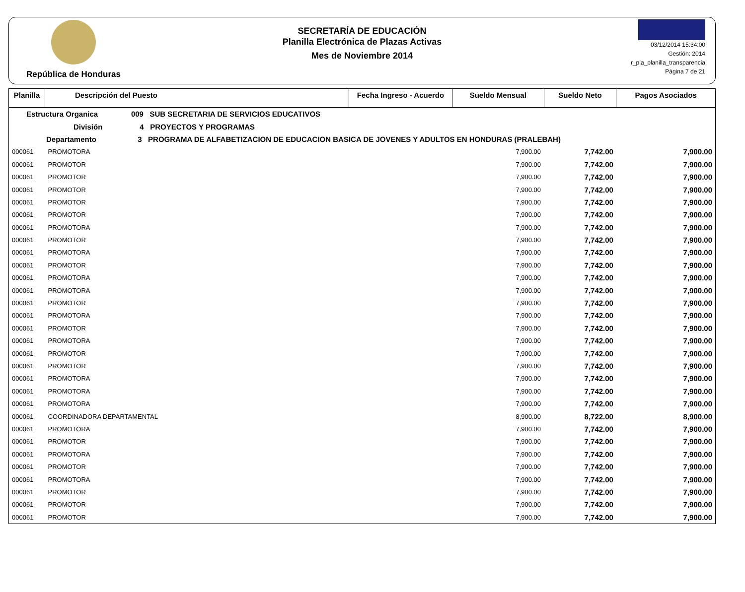República de Honduras
SECRETARÍA DE EDUCACIÓN
Planilla Electrónica de Plazas Activas
Mes de Noviembre 2014
03/12/2014 15:34:00
Gestión: 2014
r_pla_planilla_transparencia
Página 7 de 21
| Planilla | Descripción del Puesto | Fecha Ingreso - Acuerdo | Sueldo Mensual | Sueldo Neto | Pagos Asociados |
| --- | --- | --- | --- | --- | --- |
| Estructura Organica 009 SUB SECRETARIA DE SERVICIOS EDUCATIVOS | | | | | |
| División 4 PROYECTOS Y PROGRAMAS | | | | | |
| Departamento 3 PROGRAMA DE ALFABETIZACION DE EDUCACION BASICA DE JOVENES Y ADULTOS EN HONDURAS (PRALEBAH) | | | | | |
| 000061 | PROMOTORA | | 7,900.00 | 7,742.00 | 7,900.00 |
| 000061 | PROMOTOR | | 7,900.00 | 7,742.00 | 7,900.00 |
| 000061 | PROMOTOR | | 7,900.00 | 7,742.00 | 7,900.00 |
| 000061 | PROMOTOR | | 7,900.00 | 7,742.00 | 7,900.00 |
| 000061 | PROMOTOR | | 7,900.00 | 7,742.00 | 7,900.00 |
| 000061 | PROMOTOR | | 7,900.00 | 7,742.00 | 7,900.00 |
| 000061 | PROMOTORA | | 7,900.00 | 7,742.00 | 7,900.00 |
| 000061 | PROMOTOR | | 7,900.00 | 7,742.00 | 7,900.00 |
| 000061 | PROMOTORA | | 7,900.00 | 7,742.00 | 7,900.00 |
| 000061 | PROMOTOR | | 7,900.00 | 7,742.00 | 7,900.00 |
| 000061 | PROMOTORA | | 7,900.00 | 7,742.00 | 7,900.00 |
| 000061 | PROMOTORA | | 7,900.00 | 7,742.00 | 7,900.00 |
| 000061 | PROMOTOR | | 7,900.00 | 7,742.00 | 7,900.00 |
| 000061 | PROMOTORA | | 7,900.00 | 7,742.00 | 7,900.00 |
| 000061 | PROMOTOR | | 7,900.00 | 7,742.00 | 7,900.00 |
| 000061 | PROMOTORA | | 7,900.00 | 7,742.00 | 7,900.00 |
| 000061 | PROMOTOR | | 7,900.00 | 7,742.00 | 7,900.00 |
| 000061 | PROMOTOR | | 7,900.00 | 7,742.00 | 7,900.00 |
| 000061 | PROMOTORA | | 7,900.00 | 7,742.00 | 7,900.00 |
| 000061 | PROMOTORA | | 7,900.00 | 7,742.00 | 7,900.00 |
| 000061 | PROMOTORA | | 7,900.00 | 7,742.00 | 7,900.00 |
| 000061 | COORDINADORA DEPARTAMENTAL | | 8,900.00 | 8,722.00 | 8,900.00 |
| 000061 | PROMOTORA | | 7,900.00 | 7,742.00 | 7,900.00 |
| 000061 | PROMOTOR | | 7,900.00 | 7,742.00 | 7,900.00 |
| 000061 | PROMOTORA | | 7,900.00 | 7,742.00 | 7,900.00 |
| 000061 | PROMOTOR | | 7,900.00 | 7,742.00 | 7,900.00 |
| 000061 | PROMOTORA | | 7,900.00 | 7,742.00 | 7,900.00 |
| 000061 | PROMOTOR | | 7,900.00 | 7,742.00 | 7,900.00 |
| 000061 | PROMOTOR | | 7,900.00 | 7,742.00 | 7,900.00 |
| 000061 | PROMOTOR | | 7,900.00 | 7,742.00 | 7,900.00 |